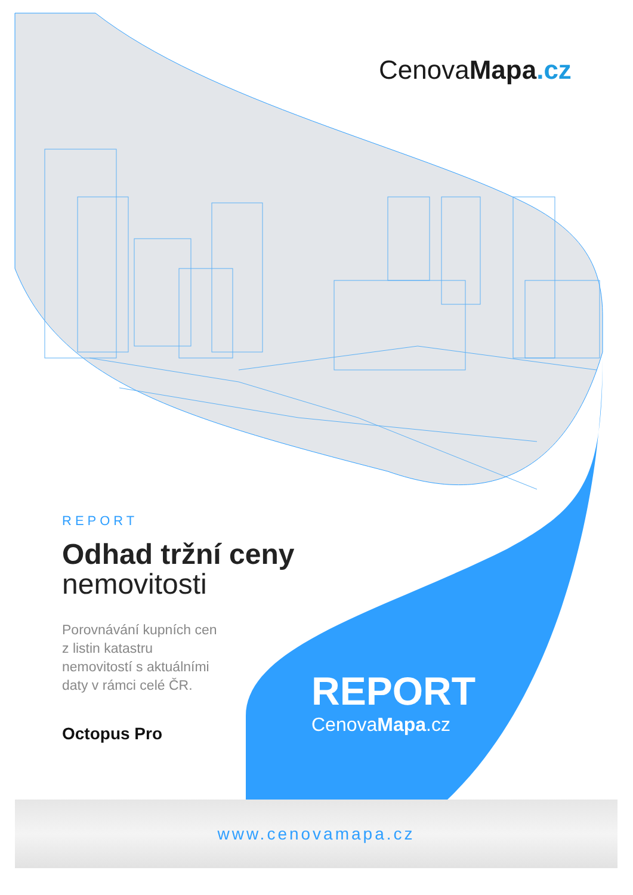CenovaMapa.cz
REPORT
Odhad tržní ceny
nemovitosti
Porovnávání kupních cen z listin katastru nemovitostí s aktuálními daty v rámci celé ČR.
Octopus Pro
REPORT
CenovaMapa.cz
www.cenovamapa.cz